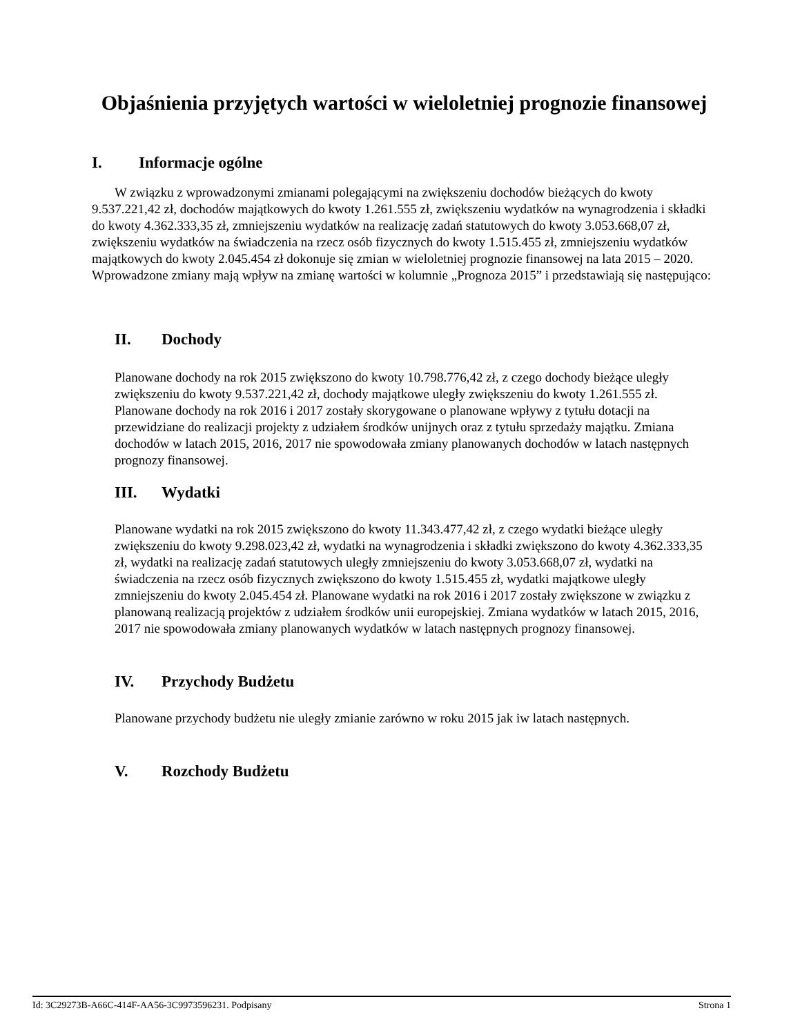Objaśnienia przyjętych wartości w wieloletniej prognozie finansowej
I. Informacje ogólne
W związku z wprowadzonymi zmianami polegającymi na zwiększeniu dochodów bieżących do kwoty 9.537.221,42 zł, dochodów majątkowych do kwoty 1.261.555 zł, zwiększeniu wydatków na wynagrodzenia i składki do kwoty 4.362.333,35 zł, zmniejszeniu wydatków na realizację zadań statutowych do kwoty 3.053.668,07 zł, zwiększeniu wydatków na świadczenia na rzecz osób fizycznych do kwoty 1.515.455 zł, zmniejszeniu wydatków majątkowych do kwoty 2.045.454 zł dokonuje się zmian w wieloletniej prognozie finansowej na lata 2015 – 2020. Wprowadzone zmiany mają wpływ na zmianę wartości w kolumnie „Prognoza 2015” i przedstawiają się następująco:
II. Dochody
Planowane dochody na rok 2015 zwiększono do kwoty 10.798.776,42 zł, z czego dochody bieżące uległy zwiększeniu do kwoty 9.537.221,42 zł, dochody majątkowe uległy zwiększeniu do kwoty 1.261.555 zł. Planowane dochody na rok 2016 i 2017 zostały skorygowane o planowane wpływy z tytułu dotacji na przewidziane do realizacji projekty z udziałem środków unijnych oraz z tytułu sprzedaży majątku. Zmiana dochodów w latach 2015, 2016, 2017 nie spowodowała zmiany planowanych dochodów w latach następnych prognozy finansowej.
III. Wydatki
Planowane wydatki na rok 2015 zwiększono do kwoty 11.343.477,42 zł, z czego wydatki bieżące uległy zwiększeniu do kwoty 9.298.023,42 zł, wydatki na wynagrodzenia i składki zwiększono do kwoty 4.362.333,35 zł, wydatki na realizację zadań statutowych uległy zmniejszeniu do kwoty 3.053.668,07 zł, wydatki na świadczenia na rzecz osób fizycznych zwiększono do kwoty 1.515.455 zł, wydatki majątkowe uległy zmniejszeniu do kwoty 2.045.454 zł. Planowane wydatki na rok 2016 i 2017 zostały zwiększone w związku z planowaną realizacją projektów z udziałem środków unii europejskiej. Zmiana wydatków w latach 2015, 2016, 2017 nie spowodowała zmiany planowanych wydatków w latach następnych prognozy finansowej.
IV. Przychody Budżetu
Planowane przychody budżetu nie uległy zmianie zarówno w roku 2015 jak iw latach następnych.
V. Rozchody Budżetu
Id: 3C29273B-A66C-414F-AA56-3C9973596231. Podpisany Strona 1